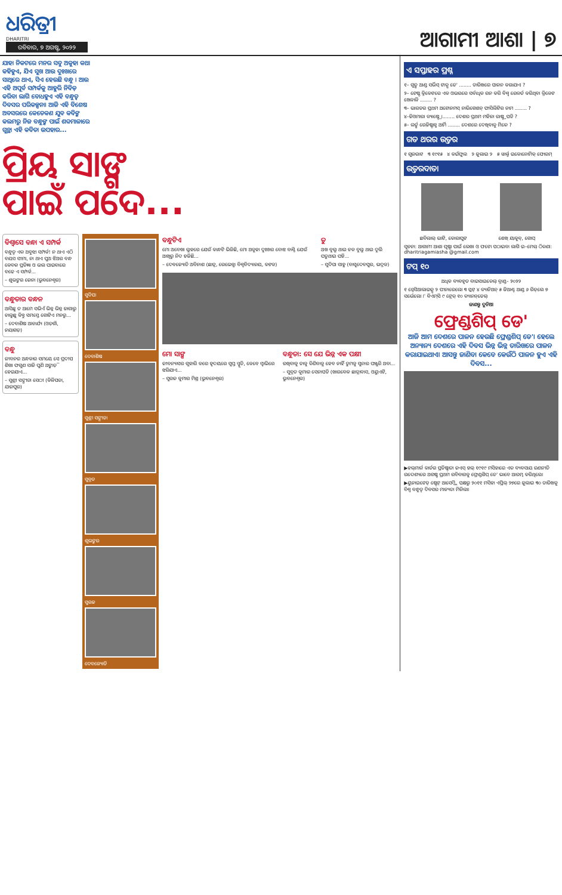ଧରିତ୍ରୀ
DHARITRI
ରବିବାର, ୭ ଅଗଷ୍ଟ, ୨୦୨୨
ଆଗାମୀ ଆଶା | ୭
ଯାହା ନିକଟରେ ମନର ସବୁ ଅକୁହା କଥା କହିହୁଏ, ଯିଏ ସୁଖ ଆଉ ଦୁଃଖରେ ସାଥିରେ ଥାଏ, ସିଏ ହେଉଛି ବନ୍ଧୁ । ଆଉ ଏହି ଅପୂର୍ବ ସମ୍ପର୍କକୁ ଆହୁରି ନିବିଡ଼ କରିବା ଲାଗି ବୋଧହୁଏ ଏହି ବନ୍ଧୁତ୍ୱ ଦିବସର ପରିକଳ୍ପନା। ଆଜି ଏହି ବିଶେଷ ଅବସରରେ କେତେକଣ ଯୁବ କବିଙ୍କ କଲମରୁ ନିଜ ବନ୍ଧୁଙ୍କ ପାଇଁ ଶବ୍ଦମାଳାରେ ଗୁନ୍ଥା ଏହି କବିତା ଉପହାର...
ପ୍ରିୟ ସାଙ୍ଗ
ପାଇଁ ପଦେ...
ବିଶ୍ୱାସେ ବନ୍ଧା ଏ ସମ୍ପର୍କ
ବନ୍ଧୁତ୍ୱ ଏକ ଅବୁଝା ସମ୍ପର୍କ! ନ ଥାଏ ଏଠି ବୟସ ସୀମା, ନା ଥାଏ ପୁଅ ଝିଅର ବନ୍ଧ କେବଳ ପ୍ରତିଜ୍ଞା ଓ ଭଲ ପାଇବାରେ ବଢେ ଏ ସମ୍ପର୍କ...
– ଶୁଭଙ୍କର ଜେନା (ଭୁବନେଶ୍ୱର)
ବନ୍ଧୁତାର ବନ୍ଧନ
ଆସିଛୁ ତ ଆମେ ସଭିଏଁ ଭିନ୍ନ ଭିନ୍ନ ଜାଗାରୁ ଚାଲୁଛୁ କିନ୍ତୁ ସମସ୍ତେ ଗୋଟିଏ ମନରୁ...
– ଦେବାଶିଷ ଆଚାର୍ଯ୍ୟ (ଓଡ଼ଗାଁ, ନୟାଗଡ଼)
ବନ୍ଧୁ
ଜୀବନର ଅନ୍ଧକାର ସମୟେ ସେ ପ୍ରଦୀପ ଶିଖା ଫଗୁଣ ସାଜି ପୁଣି ଅଙ୍କାଡ଼ି ହେଇଯାଏ...
– ସୁଶ୍ରୀ ସଙ୍ଗୀତା ସେଠୀ (କିଳିପଡା, ଯାଜପୁର)
ସୁଦିପା
ଦେବାଶିଷ
ସୁଶ୍ରୀ ସଙ୍ଗୀତା
ସୁବ୍ରତ
ଶୁଭଙ୍କର
ସୁରଜ
ଦେବଜ୍ୟୋତି
ବନ୍ଧୁଟିଏ
ମୋ ଅବେଖା ଲୁହରେ ଯେଉଁ କାନ୍ଧଟି ଭିଜିଛି, ମୋ ଅକୁହା ଦୁଃଖର ବୋଝ ବାଣ୍ଟି ଯେଉଁ ଆଖିରୁ ନିଦ ହଜିଛି...
– ଦେବଜ୍ୟୋତି ଅବିନାଶ (ଛାତ୍ର, ରେଭେନ୍ସା ବିଶ୍ୱବିଦ୍ୟାଳୟ, କଟକ)
ତୁ
ଅଖ ବୁଲୁ ଥାଇ ଚକ ବୁଲୁ ଥାଇ ଦୁଲି ପଡୁଥାଇ ପହି...
– ସୁଦିପା ସାହୁ (ବାସୁଦେବପୁର, ଭଦ୍ରକ)
ମୋ ସାଙ୍ଗ
ଜୀବନ୍ୟାସର ଗୁହାରି କରେ ହୃଦୟରେ ସୁପ୍ତ ସ୍ମୃତି, କେବେ ସ୍ୱାଭିରେ ଝରିଯାଏ...
– ସୁରଜ କୁମାର ମିଶ୍ର (ଭୁବନେଶ୍ୱର)
ବନ୍ଧୁତା: ସେ ଯେ ଭିନ୍ନ ଏକ ପକ୍ଷୀ
ରଖିବାକୁ ତାକୁ କିଣିବାକୁ ହେବ ନାହିଁ ତୁମକୁ ସୁନାର ପଞ୍ଜୁରି ଅବା...
– ସୁବ୍ରତ କୁମାର ସେନାପତି (ଖାରବେଳ ଛାତ୍ରାବାସ, ଓୟୁଏଟି, ଭୁବନେଶ୍ୱର)
ଏ ସପ୍ତାହର ପ୍ରଶ୍ନ
୧– ଗୁଡ୍ସ ଆଣ୍ଡ ସର୍ଭିସ୍ ଟାକ୍ସ ଡେ' ........ ତାରିଖରେ ପାଳନ କରାଯାଏ ?
୨– ଟେଷ୍ଟ କ୍ରିକେଟରେ ଏକ ଓଭରରେ ସର୍ବାଧିକ ରନ କରି ବିଶ୍ୱ ରେକର୍ଡ କରିଥିବା କ୍ରିକେଟ ଖେଳାଳି ........ ?
୩– ଭାରତର ପ୍ରଥମ ଅଟୋନମସ୍ ନାଭିଗେଶନ୍ ଫାସିଲିଟିର ନାମ ........ ?
୪–ଜିଓମାରା କ୍ୟାଷ୍ଟ୍ରୋ........ ଦେଶର ପ୍ରଥମ ମହିଳା ରାଷ୍ଟ୍ରପତି ?
୫– ଲର୍ଡ୍ସ ରେଜିଷ୍ଟାନ୍ସ ଆର୍ମି ........ ଦେଶରେ ଦେଖିବାକୁ ମିଳେ ?
ଗତ ଥରର ଉତ୍ତର
୧ ଗୁଜରାଟ ୩ ୧୯୧୫ ୪ କଇଁଫୁଲ ୨ ଜୁଲାଇ ୨ ୫ ୱାର୍ଲ୍ଡ ଇକୋନୋମିକ୍ ଫୋରମ୍
ଉତ୍ତରଦାତା
ଛବିଲାଲ୍ ଭାଟି, କୋରାପୁଟ ଶେଖ୍ ୟାକୁବ୍, ଗୋପ୍
ସୂଚନା: ଆଗାମୀ ଆଶା ପୃଷ୍ଠା ପାଇଁ ଲେଖା ଓ ଫଟୋ ପଠାଇବା ଲାଗି ଇ–ମେଲ୍ ଠିକଣା: dharitriagamiasha @gmail.com
ଟପ୍ ୧୦
ଅଧିକ ବ୍ୟବହୃତ ବାଇସାଇକେଲ୍ ବ୍ରାଣ୍ଡ– ୨୦୨୨
୧ ସ୍ପେସିଆଲାଇଜ୍ଡ୍ ୨ ପୀନାରେଲୋ ୩ ସ୍କଟ୍ ୪ କ୍ୟାନିଅନ୍ ୫ ଜିଆଣ୍ଟ ଆଣ୍ଡ ୬ ରିଡ୍‌ଲେ ୭ ସର୍ଭେଲୋ ୮ ବିଏମ୍‌ସି ୯ ଟ୍ରେକ୍ ୧୦ କ୍ୟାନନ୍‌ଡେଲ୍
ଜାଣନ୍ତୁ ଦୁନିଆ
ଫ୍ରେଣ୍ଡଶିପ୍ ଡେ'
ଆଜି ଆମ ଦେଶରେ ପାଳନ ହେଉଛି ଫ୍ରେଣ୍ଡଶିପ୍ ଡେ'। ହେଲେ ଅନ୍ୟାନ୍ୟ ଦେଶରେ ଏହି ଦିବସ ଭିନ୍ନ ଭିନ୍ନ ତାରିଖରେ ପାଳନ କରାଯାଇଥାଏ। ଆସନ୍ତୁ ଜାଣିବା କେବେ କେଉଁଠି ପାଳନ ହୁଏ ଏହି ଦିବସ...
▶ହଲ୍‌ମାର୍କ କାର୍ଡର ପ୍ରତିଷ୍ଠାତା ଜଏସ୍ ହଲ୍ ୧୯୧୯ ମସିହାରେ ଏକ ବ୍ୟବସାୟ ରଣନୀତି ଉଦ୍ଦେଶ୍ୟରେ ଅଗଷ୍ଟ ପ୍ରଥମ ରବିବାରକୁ ଫ୍ରେଣ୍ଡଶିପ୍ ଡେ' ଭାବେ ଆରମ୍ଭ କରିଥିଲେ।
▶ୟୁନାଇଟେଡ୍ ଷ୍ଟେଟ୍ ଆସେମ୍ବ୍ଲି ପକ୍ଷରୁ ୨୦୧୧ ମସିହା ଏପ୍ରିଲ୍ ୨୭ରେ ଜୁଲାଇ ୩୦ ତାରିଖକୁ ବିଶ୍ୱ ବନ୍ଧୁତ୍ୱ ଦିବସର ମାନ୍ୟତା ମିଳିଲା।